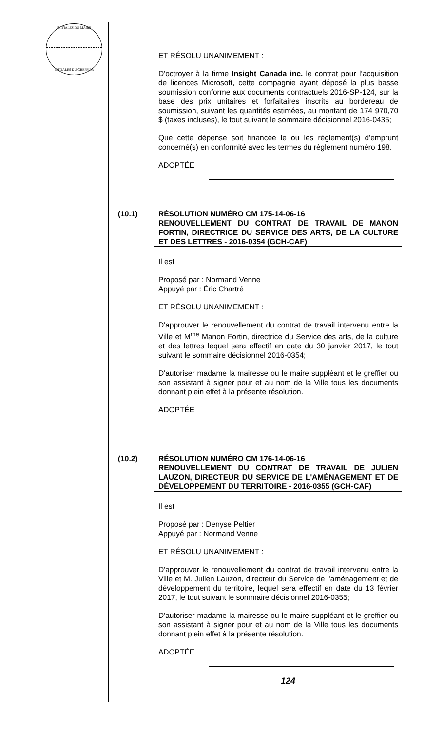INITIALES DU MAIRE
INITIALES DU GREFFIER
ET RÉSOLU UNANIMEMENT :
D'octroyer à la firme Insight Canada inc. le contrat pour l’acquisition de licences Microsoft, cette compagnie ayant déposé la plus basse soumission conforme aux documents contractuels 2016-SP-124, sur la base des prix unitaires et forfaitaires inscrits au bordereau de soumission, suivant les quantités estimées, au montant de 174 970,70 $ (taxes incluses), le tout suivant le sommaire décisionnel 2016-0435;
Que cette dépense soit financée le ou les règlement(s) d'emprunt concerné(s) en conformité avec les termes du règlement numéro 198.
ADOPTÉE
(10.1) RÉSOLUTION NUMÉRO CM 175-14-06-16
RENOUVELLEMENT DU CONTRAT DE TRAVAIL DE MANON FORTIN, DIRECTRICE DU SERVICE DES ARTS, DE LA CULTURE ET DES LETTRES - 2016-0354 (GCH-CAF)
Il est
Proposé par : Normand Venne
Appuyé par : Éric Chartré
ET RÉSOLU UNANIMEMENT :
D'approuver le renouvellement du contrat de travail intervenu entre la Ville et M<sup>me</sup> Manon Fortin, directrice du Service des arts, de la culture et des lettres lequel sera effectif en date du 30 janvier 2017, le tout suivant le sommaire décisionnel 2016-0354;
D'autoriser madame la mairesse ou le maire suppléant et le greffier ou son assistant à signer pour et au nom de la Ville tous les documents donnant plein effet à la présente résolution.
ADOPTÉE
(10.2) RÉSOLUTION NUMÉRO CM 176-14-06-16
RENOUVELLEMENT DU CONTRAT DE TRAVAIL DE JULIEN LAUZON, DIRECTEUR DU SERVICE DE L'AMÉNAGEMENT ET DE DÉVELOPPEMENT DU TERRITOIRE - 2016-0355 (GCH-CAF)
Il est
Proposé par : Denyse Peltier
Appuyé par : Normand Venne
ET RÉSOLU UNANIMEMENT :
D'approuver le renouvellement du contrat de travail intervenu entre la Ville et M. Julien Lauzon, directeur du Service de l'aménagement et de développement du territoire, lequel sera effectif en date du 13 février 2017, le tout suivant le sommaire décisionnel 2016-0355;
D'autoriser madame la mairesse ou le maire suppléant et le greffier ou son assistant à signer pour et au nom de la Ville tous les documents donnant plein effet à la présente résolution.
ADOPTÉE
124